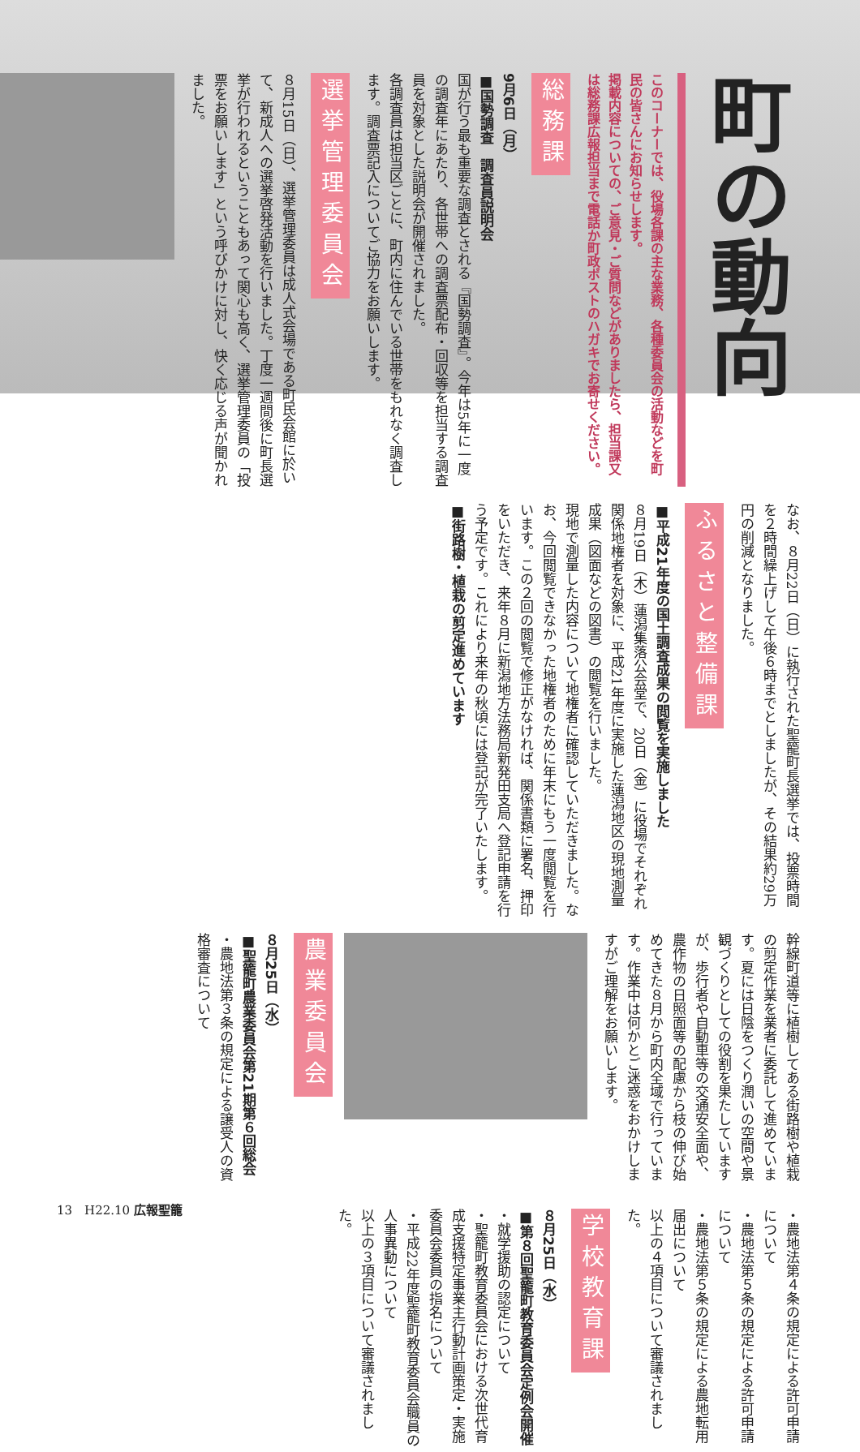町の動向
このコーナーでは、役場各課の主な業務、各種委員会の活動などを町民の皆さんにお知らせします。
掲載内容についての、ご意見・ご質問などがありましたら、担当課又は総務課広報担当まで電話か町政ポストのハガキでお寄せください。
総務課
9月6日（月）
■国勢調査　調査員説明会
国が行う最も重要な調査とされる『国勢調査』。今年は5年に一度の調査年にあたり、各世帯への調査票配布・回収等を担当する調査員を対象とした説明会が開催されました。
各調査員は担当区ごとに、町内に住んでいる世帯をもれなく調査します。調査票記入についてご協力をお願いします。
選挙管理委員会
８月15日（日）、選挙管理委員は成人式会場である町民会館に於いて、新成人への選挙啓発活動を行いました。丁度一週間後に町長選挙が行われるということもあって関心も高く、選挙管理委員の「投票をお願いします」という呼びかけに対し、快く応じる声が聞かれました。
なお、８月22日（日）に執行された聖籠町長選挙では、投票時間を２時間繰上げして午後６時までとしましたが、その結果約29万円の削減となりました。
ふるさと整備課
■平成21年度の国土調査成果の閲覧を実施しました
８月19日（木）蓮潟集落公会堂で、20日（金）に役場でそれぞれ関係地権者を対象に、平成21年度に実施した蓮潟地区の現地測量成果（図面などの図書）の閲覧を行いました。
現地で測量した内容について地権者に確認していただきました。なお、今回閲覧できなかった地権者のために年末にもう一度閲覧を行います。この２回の閲覧で修正がなければ、関係書類に署名、押印をいただき、来年８月に新潟地方法務局新発田支局へ登記申請を行う予定です。これにより来年の秋頃には登記が完了いたします。
■街路樹・植栽の剪定進めています
幹線町道等に植樹してある街路樹や植栽の剪定作業を業者に委託して進めています。夏には日陰をつくり潤いの空間や景観づくりとしての役割を果たしていますが、歩行者や自動車等の交通安全面や、農作物の日照面等の配慮から枝の伸び始めてきた８月から町内全域で行っています。作業中は何かとご迷惑をおかけしますがご理解をお願いします。
農業委員会
８月25日（水）
■聖籠町農業委員会第21期第６回総会
・農地法第３条の規定による譲受人の資格審査について
・農地法第４条の規定による許可申請について
・農地法第５条の規定による許可申請について
・農地法第５条の規定による農地転用届出について
以上の４項目について審議されました。
学校教育課
８月25日（水）
■第８回聖籠町教育委員会定例会開催
・就学援助の認定について
・聖籠町教育委員会における次世代育成支援特定事業主行動計画策定・実施委員会委員の指名について
・平成22年度聖籠町教育委員会職員の人事異動について
以上の３項目について審議されました。
13　H22.10 広報聖籠